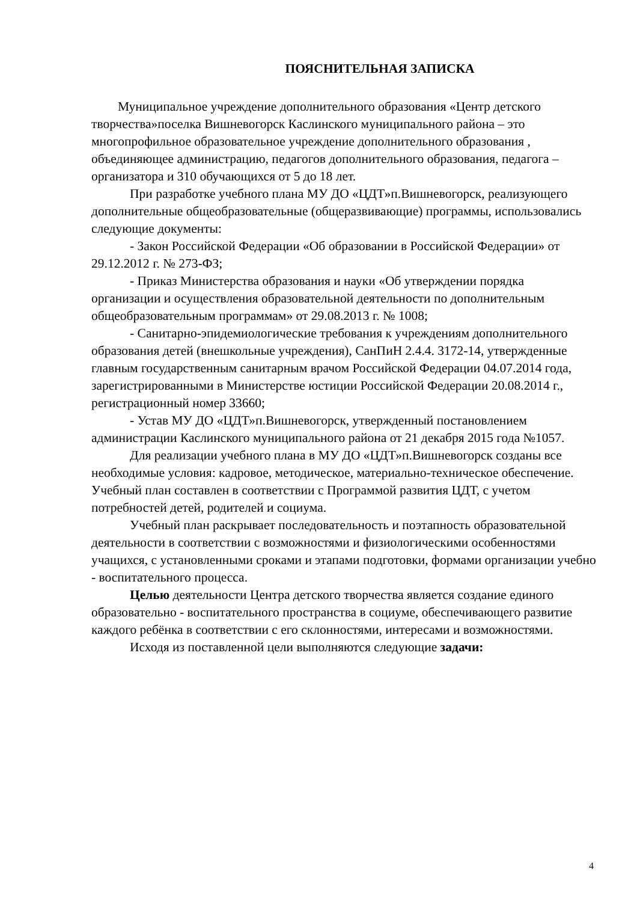ПОЯСНИТЕЛЬНАЯ ЗАПИСКА
Муниципальное учреждение дополнительного образования «Центр детского творчества»поселка Вишневогорск Каслинского муниципального района – это многопрофильное образовательное учреждение дополнительного образования , объединяющее администрацию, педагогов дополнительного образования, педагога – организатора и 310 обучающихся от 5 до 18 лет.
При разработке учебного плана МУ ДО «ЦДТ»п.Вишневогорск, реализующего дополнительные общеобразовательные (общеразвивающие) программы, использовались следующие документы:
- Закон Российской Федерации «Об образовании в Российской Федерации» от 29.12.2012 г. № 273-ФЗ;
- Приказ Министерства образования и науки «Об утверждении порядка организации и осуществления образовательной деятельности по дополнительным общеобразовательным программам» от 29.08.2013 г. № 1008;
- Санитарно-эпидемиологические требования к учреждениям дополнительного образования детей (внешкольные учреждения), СанПиН 2.4.4. 3172-14, утвержденные главным государственным санитарным врачом Российской Федерации 04.07.2014 года, зарегистрированными в Министерстве юстиции Российской Федерации 20.08.2014 г., регистрационный номер 33660;
- Устав МУ ДО «ЦДТ»п.Вишневогорск, утвержденный постановлением администрации Каслинского муниципального района от 21 декабря 2015 года №1057.
Для реализации учебного плана в МУ ДО «ЦДТ»п.Вишневогорск созданы все необходимые условия: кадровое, методическое, материально-техническое обеспечение. Учебный план составлен в соответствии с Программой развития ЦДТ, с учетом потребностей детей, родителей и социума.
Учебный план раскрывает последовательность и поэтапность образовательной деятельности в соответствии с возможностями и физиологическими особенностями учащихся, с установленными сроками и этапами подготовки, формами организации учебно - воспитательного процесса.
Целью деятельности Центра детского творчества является создание единого образовательно - воспитательного пространства в социуме, обеспечивающего развитие каждого ребёнка в соответствии с его склонностями, интересами и возможностями.
Исходя из поставленной цели выполняются следующие задачи:
4